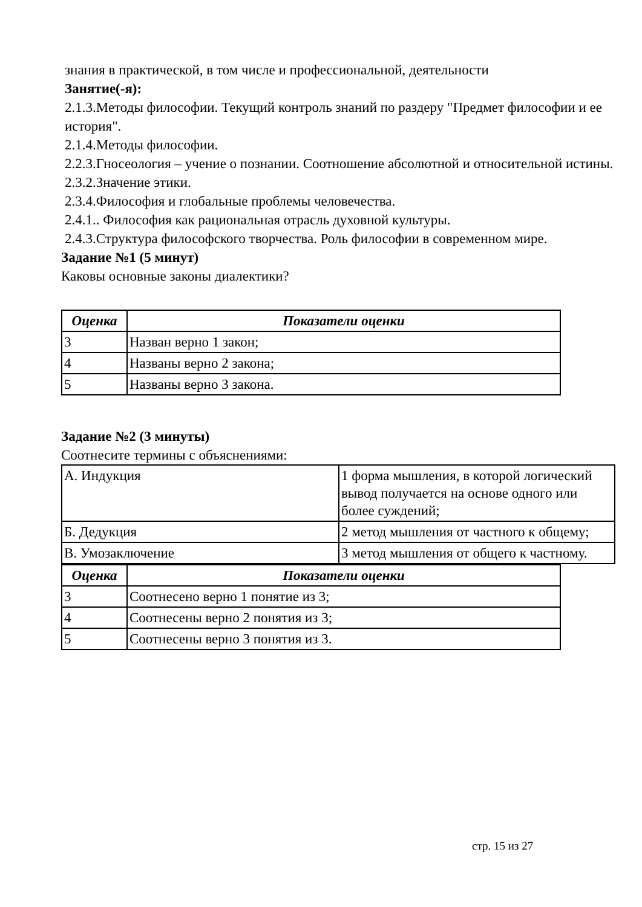знания в практической, в том числе и профессиональной, деятельности
Занятие(-я):
2.1.3.Методы философии. Текущий контроль знаний по раздеру "Предмет философии и ее история".
2.1.4.Методы философии.
2.2.3.Гносеология – учение о познании. Соотношение абсолютной и относительной истины.
2.3.2.Значение этики.
2.3.4.Философия и глобальные проблемы человечества.
2.4.1.. Философия как рациональная отрасль духовной культуры.
2.4.3.Структура философского творчества. Роль философии в современном мире.
Задание №1 (5 минут)
Каковы основные законы диалектики?
| Оценка | Показатели оценки |
| --- | --- |
| 3 | Назван верно 1 закон; |
| 4 | Названы верно 2 закона; |
| 5 | Названы верно 3 закона. |
Задание №2 (3 минуты)
Соотнесите термины с объяснениями:
| А. Индукция | 1 форма мышления, в которой логический вывод получается на основе одного или более суждений; |
| Б. Дедукция | 2 метод мышления от частного к общему; |
| В. Умозаключение | 3 метод мышления от общего к частному. |
| Оценка | Показатели оценки |
| --- | --- |
| 3 | Соотнесено верно 1 понятие из 3; |
| 4 | Соотнесены верно 2 понятия из 3; |
| 5 | Соотнесены верно 3 понятия из 3. |
стр. 15 из 27